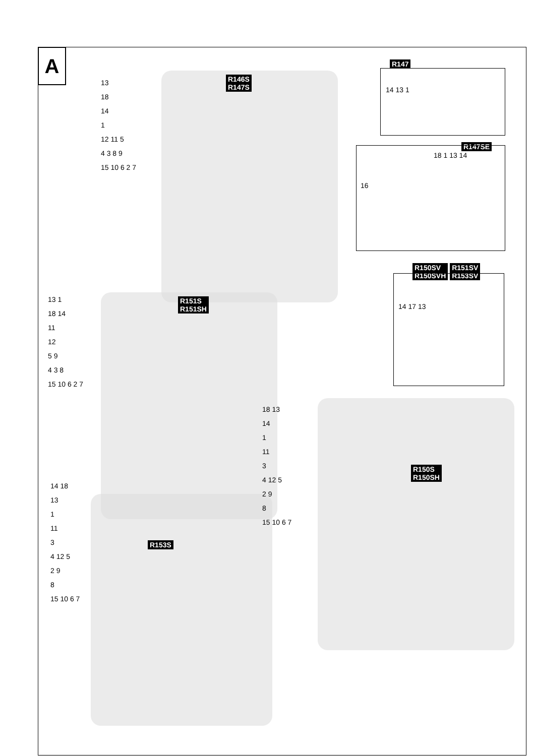A
R146S
R147S
13
18
14
1
12 11 5
4 3 8 9
15 10 6 2 7
R147
14 13 1
R147SE
16
18 1 13 14
R150SV
R150SVH R151SV
R153SV
14 17 13
R151S
R151SH
13 1
18 14
11
12
5 9
4 3 8
15 10 6 2 7
R150S
R150SH
18 13
14
1
11
3
4 12 5
2 9
8
15 10 6 7
R153S
14 18
13
1
11
3
4 12 5
2 9
8
15 10 6 7